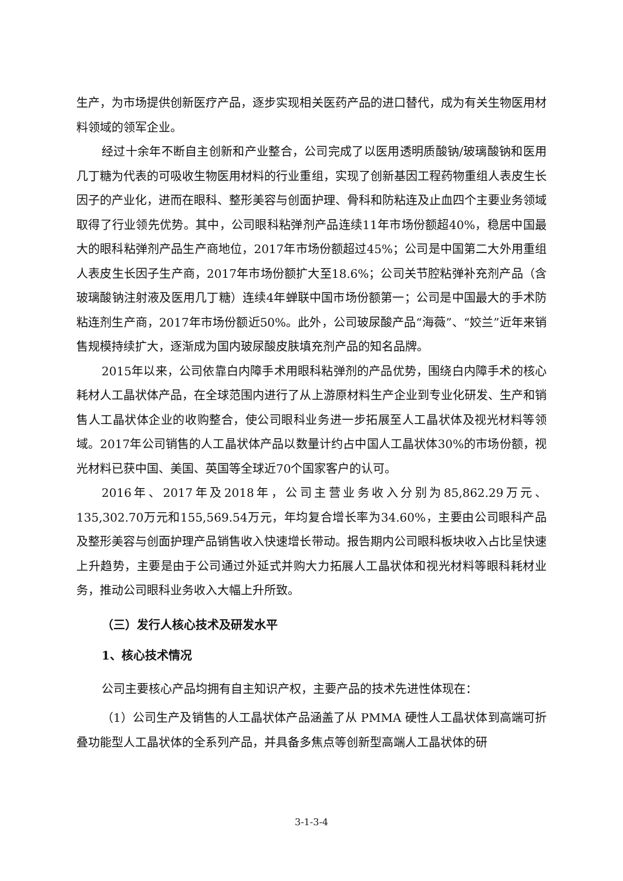生产，为市场提供创新医疗产品，逐步实现相关医药产品的进口替代，成为有关生物医用材料领域的领军企业。
经过十余年不断自主创新和产业整合，公司完成了以医用透明质酸钠/玻璃酸钠和医用几丁糖为代表的可吸收生物医用材料的行业重组，实现了创新基因工程药物重组人表皮生长因子的产业化，进而在眼科、整形美容与创面护理、骨科和防粘连及止血四个主要业务领域取得了行业领先优势。其中，公司眼科粘弹剂产品连续11年市场份额超40%，稳居中国最大的眼科粘弹剂产品生产商地位，2017年市场份额超过45%；公司是中国第二大外用重组人表皮生长因子生产商，2017年市场份额扩大至18.6%；公司关节腔粘弹补充剂产品（含玻璃酸钠注射液及医用几丁糖）连续4年蝉联中国市场份额第一；公司是中国最大的手术防粘连剂生产商，2017年市场份额近50%。此外，公司玻尿酸产品“海薇”、“姣兰”近年来销售规模持续扩大，逐渐成为国内玻尿酸皮肤填充剂产品的知名品牌。
2015年以来，公司依靠白内障手术用眼科粘弹剂的产品优势，围绕白内障手术的核心耗材人工晶状体产品，在全球范围内进行了从上游原材料生产企业到专业化研发、生产和销售人工晶状体企业的收购整合，使公司眼科业务进一步拓展至人工晶状体及视光材料等领域。2017年公司销售的人工晶状体产品以数量计约占中国人工晶状体30%的市场份额，视光材料已获中国、美国、英国等全球近70个国家客户的认可。
2016年、2017年及2018年，公司主营业务收入分别为85,862.29万元、135,302.70万元和155,569.54万元，年均复合增长率为34.60%，主要由公司眼科产品及整形美容与创面护理产品销售收入快速增长带动。报告期内公司眼科板块收入占比呈快速上升趋势，主要是由于公司通过外延式并购大力拓展人工晶状体和视光材料等眼科耗材业务，推动公司眼科业务收入大幅上升所致。
（三）发行人核心技术及研发水平
1、核心技术情况
公司主要核心产品均拥有自主知识产权，主要产品的技术先进性体现在：
（1）公司生产及销售的人工晶状体产品涵盖了从 PMMA 硬性人工晶状体到高端可折叠功能型人工晶状体的全系列产品，并具备多焦点等创新型高端人工晶状体的研
3-1-3-4